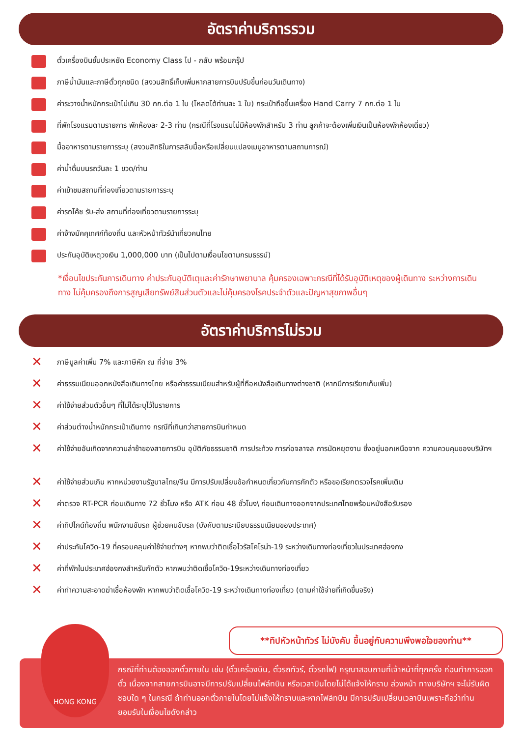อัตราค่าบริการรวม
ตั๋วเครื่องบินชั้นประหยัด Economy Class ไป - กลับ พร้อมกรุ๊ป
ภาษีน้ำมันและภาษีตั๋วทุกชนิด (สงวนสิทธิ์เก็บเพิ่มหากสายการบินปรับขึ้นก่อนวันเดินทาง)
ค่าระวางน้ำหนักกระเป๋าไม่เกิน 30 กก.ต่อ 1 ใบ (โหลดได้ท่านละ 1 ใบ) กระเป๋าถือขึ้นเครื่อง Hand Carry 7 กก.ต่อ 1 ใบ
ที่พักโรงแรมตามรายการ พักห้องละ 2-3 ท่าน (กรณีที่โรงแรมไม่มีห้องพักสำหรับ 3 ท่าน ลูกค้าจะต้องเพิ่มเงินเป็นห้องพักห้องเดี่ยว)
มื้ออาหารตามรายการระบุ (สงวนสิทธิในการสลับมื้อหรือเปลี่ยนแปลงเมนูอาหารตามสถานการณ์)
ค่าน้ำดื่มบนรถวันละ 1 ขวด/ท่าน
ค่าเข้าชมสถานที่ท่องเที่ยวตามรายการระบุ
ค่ารถโค้ช รับ-ส่ง สถานที่ท่องเที่ยวตามรายการระบุ
ค่าจ้างมัคคุเทศก์ท้องถิ่น และหัวหน้าทัวร์นำเที่ยวคนไทย
ประกันอุบัติเหตุวงเงิน 1,000,000 บาท (เป็นไปตามเงื่อนไขตามกรมธรรม์)
*เงื่อนไขประกันการเดินทาง ค่าประกันอุบัติเตุและค่ารักษาพยาบาล คุ้มครองเฉพาะกรณีที่ได้รับอุบัติเหตุของผู้เดินทาง ระหว่างการเดินทาง ไม่คุ้มครองถึงการสูญเสียทรัพย์สินส่วนตัวและไม่คุ้มครองโรคประจำตัวและปัญหาสุขภาพอื่นๆ
อัตราค่าบริการไม่รวม
✕ ภาษีมูลค่าเพิ่ม 7% และภาษีหัก ณ ที่จ่าย 3%
✕ ค่าธรรมเนียมออกหนังสือเดินทางไทย หรือค่าธรรมเนียมสำหรับผู้ที่ถือหนังสือเดินทางต่างชาติ (หากมีการเรียกเก็บเพิ่ม)
✕ ค่าใช้จ่ายส่วนตัวอื่นๆ ที่ไม่ได้ระบุไว้ในรายการ
✕ ค่าส่วนต่างน้ำหนักกระเป๋าเดินทาง กรณีที่เกินกว่าสายการบินกำหนด
✕ ค่าใช้จ่ายอันเกิดจากความล่าช้าของสายการบิน อุบัติภัยธรรมชาติ การประท้วง การก่อจลาจล การนัดหยุดงาน ซึ่งอยู่นอกเหนือจาก ความควบคุมของบริษัทฯ
✕ ค่าใช้จ่ายส่วนเกิน หากหน่วยงานรัฐบาลไทย/จีน มีการปรับเปลี่ยนข้อกำหนดเกี่ยวกับการกักตัว หรือขอเรียกตรวจโรคเพิ่มเติม
✕ ค่าตรวจ RT-PCR ก่อนเดินทาง 72 ชั่วโมง หรือ ATK ก่อน 48 ชั่วโมง\ ก่อนเดินทางออกจากประเทศไทยพร้อมหนังสือรับรอง
✕ ค่าทิปไกด์ท้องถิ่น พนักงานขับรถ ผู้ช่วยคนขับรถ (บังคับตามระเบียบธรรมเนียมของประเทศ)
✕ ค่าประกันโควิด-19 ที่ครอบคลุมค่าใช้จ่ายต่างๆ หากพบว่าติดเชื้อไวรัสโคโรน่า-19 ระหว่างเดินทางท่องเที่ยวในประเทศฮ่องกง
✕ ค่าที่พักในประเทศฮ่องกงสำหรับกักตัว หากพบว่าติดเชื้อโควิด-19ระหว่างเดินทางท่องเที่ยว
✕ ค่าทำความสะอาดฆ่าเชื้อห้องพัก หากพบว่าติดเชื้อโควิด-19 ระหว่างเดินทางท่องเที่ยว (ตามค่าใช้จ่ายที่เกิดขึ้นจริง)
**ทิปหัวหน้าทัวร์ ไม่บังคับ ขึ้นอยู่กับความพึงพอใจของท่าน**
กรณีที่ท่านต้องออกตั๋วภายใน เช่น (ตั๋วเครื่องบิน, ตั๋วรถทัวร์, ตั๋วรถไฟ) กรุณาสอบถามที่เจ้าหน้าที่ทุกครั้ง ก่อนทำการออกตั๋ว เนื่องจากสายการบินอาจมีการปรับเปลี่ยนไฟล์ทบิน หรือเวลาบินโดยไม่ได้แจ้งให้ทราบ ล่วงหน้า ทางบริษัทฯ จะไม่รับผิดชอบใด ๆ ในกรณี ถ้าท่านออกตั๋วภายในโดยไม่แจ้งให้ทราบและหากไฟล์ทบิน มีการปรับเปลี่ยนเวลาบินเพราะถือว่าท่านยอมรับในเงื่อนไขดังกล่าว
HONG KONG